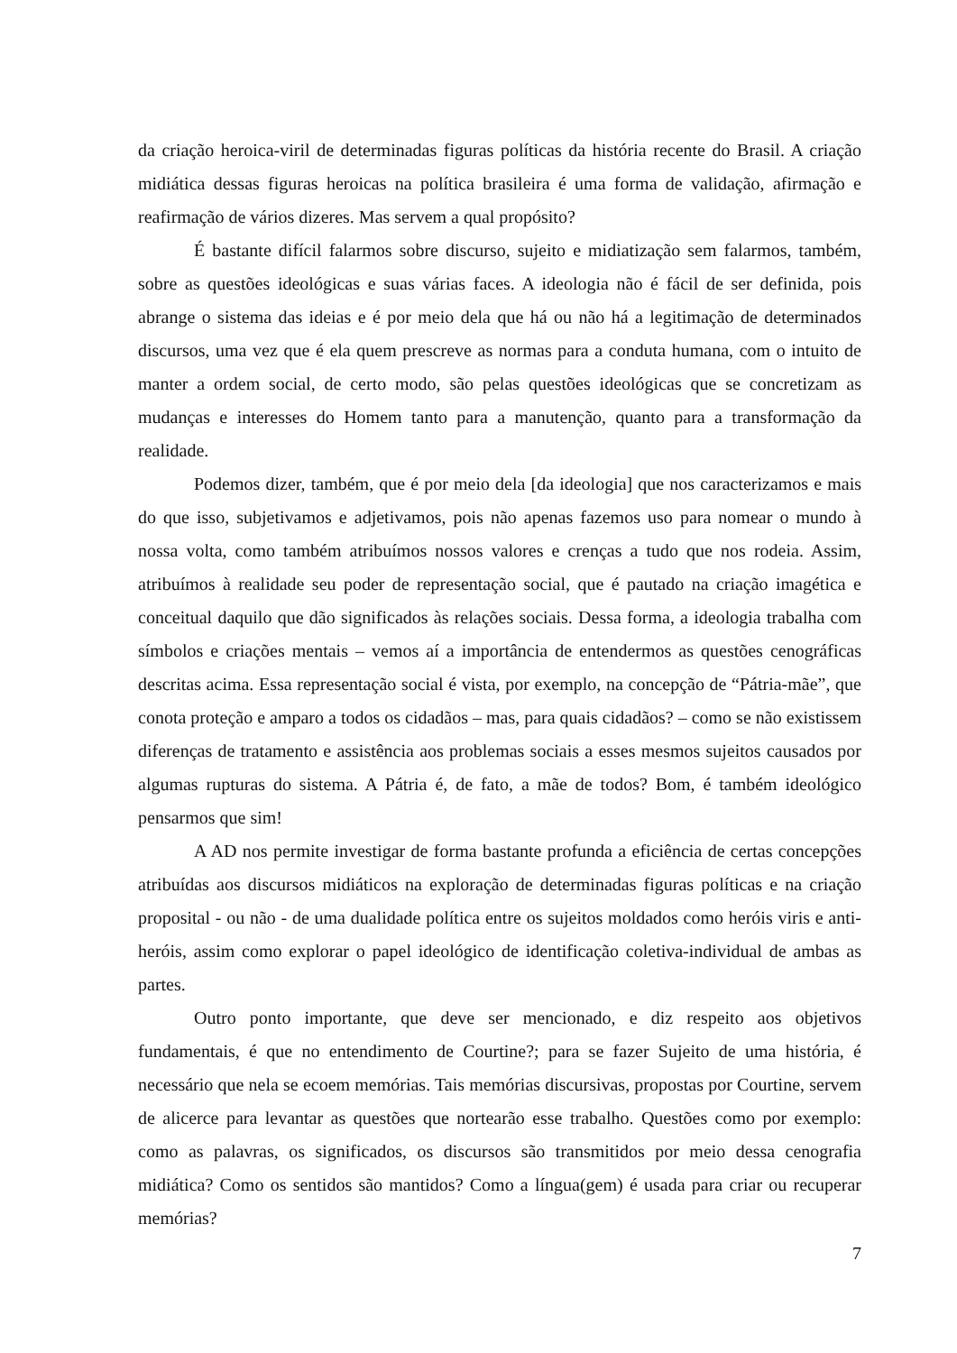da criação heroica-viril de determinadas figuras políticas da história recente do Brasil. A criação midiática dessas figuras heroicas na política brasileira é uma forma de validação, afirmação e reafirmação de vários dizeres. Mas servem a qual propósito?
É bastante difícil falarmos sobre discurso, sujeito e midiatização sem falarmos, também, sobre as questões ideológicas e suas várias faces. A ideologia não é fácil de ser definida, pois abrange o sistema das ideias e é por meio dela que há ou não há a legitimação de determinados discursos, uma vez que é ela quem prescreve as normas para a conduta humana, com o intuito de manter a ordem social, de certo modo, são pelas questões ideológicas que se concretizam as mudanças e interesses do Homem tanto para a manutenção, quanto para a transformação da realidade.
Podemos dizer, também, que é por meio dela [da ideologia] que nos caracterizamos e mais do que isso, subjetivamos e adjetivamos, pois não apenas fazemos uso para nomear o mundo à nossa volta, como também atribuímos nossos valores e crenças a tudo que nos rodeia. Assim, atribuímos à realidade seu poder de representação social, que é pautado na criação imagética e conceitual daquilo que dão significados às relações sociais. Dessa forma, a ideologia trabalha com símbolos e criações mentais – vemos aí a importância de entendermos as questões cenográficas descritas acima. Essa representação social é vista, por exemplo, na concepção de “Pátria-mãe”, que conota proteção e amparo a todos os cidadãos – mas, para quais cidadãos? – como se não existissem diferenças de tratamento e assistência aos problemas sociais a esses mesmos sujeitos causados por algumas rupturas do sistema. A Pátria é, de fato, a mãe de todos? Bom, é também ideológico pensarmos que sim!
A AD nos permite investigar de forma bastante profunda a eficiência de certas concepções atribuídas aos discursos midiáticos na exploração de determinadas figuras políticas e na criação proposital - ou não - de uma dualidade política entre os sujeitos moldados como heróis viris e anti-heróis, assim como explorar o papel ideológico de identificação coletiva-individual de ambas as partes.
Outro ponto importante, que deve ser mencionado, e diz respeito aos objetivos fundamentais, é que no entendimento de Courtine?; para se fazer Sujeito de uma história, é necessário que nela se ecoem memórias. Tais memórias discursivas, propostas por Courtine, servem de alicerce para levantar as questões que nortearão esse trabalho. Questões como por exemplo: como as palavras, os significados, os discursos são transmitidos por meio dessa cenografia midiática? Como os sentidos são mantidos? Como a língua(gem) é usada para criar ou recuperar memórias?
7